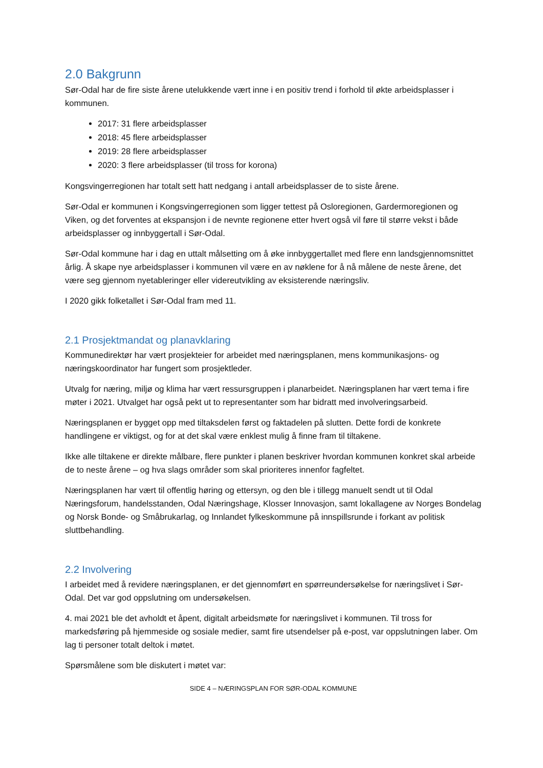2.0 Bakgrunn
Sør-Odal har de fire siste årene utelukkende vært inne i en positiv trend i forhold til økte arbeidsplasser i kommunen.
2017: 31 flere arbeidsplasser
2018: 45 flere arbeidsplasser
2019: 28 flere arbeidsplasser
2020: 3 flere arbeidsplasser (til tross for korona)
Kongsvingerregionen har totalt sett hatt nedgang i antall arbeidsplasser de to siste årene.
Sør-Odal er kommunen i Kongsvingerregionen som ligger tettest på Osloregionen, Gardermoregionen og Viken, og det forventes at ekspansjon i de nevnte regionene etter hvert også vil føre til større vekst i både arbeidsplasser og innbyggertall i Sør-Odal.
Sør-Odal kommune har i dag en uttalt målsetting om å øke innbyggertallet med flere enn landsgjennomsnittet årlig. Å skape nye arbeidsplasser i kommunen vil være en av nøklene for å nå målene de neste årene, det være seg gjennom nyetableringer eller videreutvikling av eksisterende næringsliv.
I 2020 gikk folketallet i Sør-Odal fram med 11.
2.1 Prosjektmandat og planavklaring
Kommunedirektør har vært prosjekteier for arbeidet med næringsplanen, mens kommunikasjons- og næringskoordinator har fungert som prosjektleder.
Utvalg for næring, miljø og klima har vært ressursgruppen i planarbeidet. Næringsplanen har vært tema i fire møter i 2021. Utvalget har også pekt ut to representanter som har bidratt med involveringsarbeid.
Næringsplanen er bygget opp med tiltaksdelen først og faktadelen på slutten. Dette fordi de konkrete handlingene er viktigst, og for at det skal være enklest mulig å finne fram til tiltakene.
Ikke alle tiltakene er direkte målbare, flere punkter i planen beskriver hvordan kommunen konkret skal arbeide de to neste årene – og hva slags områder som skal prioriteres innenfor fagfeltet.
Næringsplanen har vært til offentlig høring og ettersyn, og den ble i tillegg manuelt sendt ut til Odal Næringsforum, handelsstanden, Odal Næringshage, Klosser Innovasjon, samt lokallagene av Norges Bondelag og Norsk Bonde- og Småbrukarlag, og Innlandet fylkeskommune på innspillsrunde i forkant av politisk sluttbehandling.
2.2 Involvering
I arbeidet med å revidere næringsplanen, er det gjennomført en spørreundersøkelse for næringslivet i Sør-Odal. Det var god oppslutning om undersøkelsen.
4. mai 2021 ble det avholdt et åpent, digitalt arbeidsmøte for næringslivet i kommunen. Til tross for markedsføring på hjemmeside og sosiale medier, samt fire utsendelser på e-post, var oppslutningen laber. Om lag ti personer totalt deltok i møtet.
Spørsmålene som ble diskutert i møtet var:
SIDE 4 – NÆRINGSPLAN FOR SØR-ODAL KOMMUNE